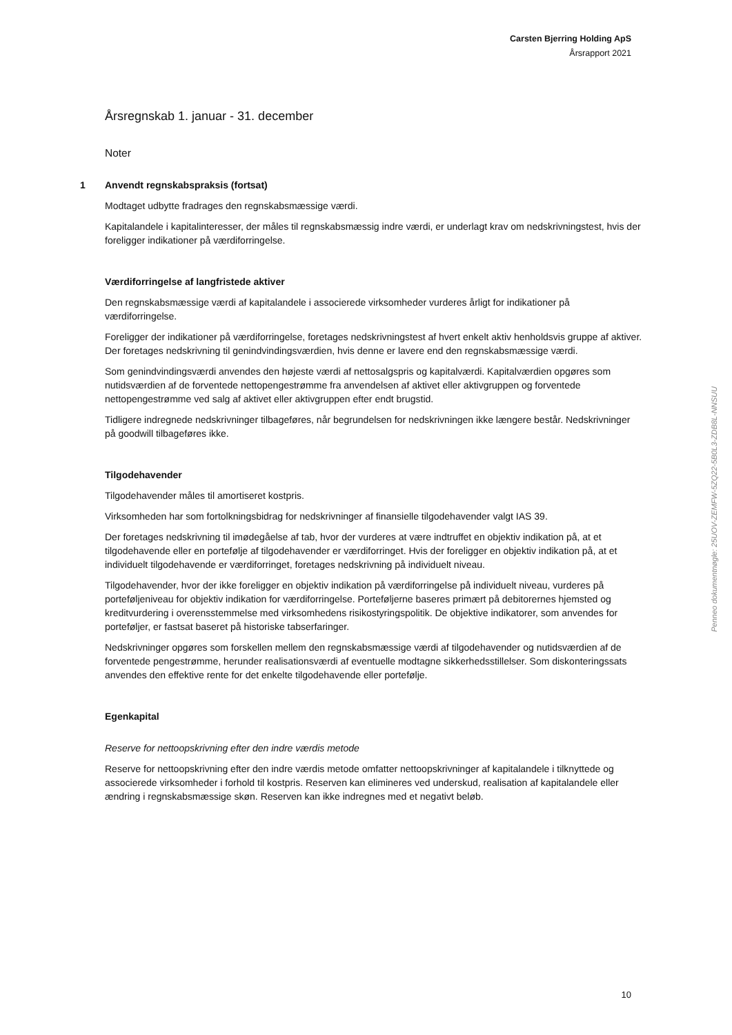Carsten Bjerring Holding ApS
Årsrapport 2021
Årsregnskab 1. januar - 31. december
Noter
1 Anvendt regnskabspraksis (fortsat)
Modtaget udbytte fradrages den regnskabsmæssige værdi.
Kapitalandele i kapitalinteresser, der måles til regnskabsmæssig indre værdi, er underlagt krav om nedskrivningstest, hvis der foreligger indikationer på værdiforringelse.
Værdiforringelse af langfristede aktiver
Den regnskabsmæssige værdi af kapitalandele i associerede virksomheder vurderes årligt for indikationer på værdiforringelse.
Foreligger der indikationer på værdiforringelse, foretages nedskrivningstest af hvert enkelt aktiv henholdsvis gruppe af aktiver. Der foretages nedskrivning til genindvindingsværdien, hvis denne er lavere end den regnskabsmæssige værdi.
Som genindvindingsværdi anvendes den højeste værdi af nettosalgspris og kapitalværdi. Kapitalværdien opgøres som nutidsværdien af de forventede nettopengestrømme fra anvendelsen af aktivet eller aktivgruppen og forventede nettopengestrømme ved salg af aktivet eller aktivgruppen efter endt brugstid.
Tidligere indregnede nedskrivninger tilbageføres, når begrundelsen for nedskrivningen ikke længere består. Nedskrivninger på goodwill tilbageføres ikke.
Tilgodehavender
Tilgodehavender måles til amortiseret kostpris.
Virksomheden har som fortolkningsbidrag for nedskrivninger af finansielle tilgodehavender valgt IAS 39.
Der foretages nedskrivning til imødegåelse af tab, hvor der vurderes at være indtruffet en objektiv indikation på, at et tilgodehavende eller en portefølje af tilgodehavender er værdiforringet. Hvis der foreligger en objektiv indikation på, at et individuelt tilgodehavende er værdiforringet, foretages nedskrivning på individuelt niveau.
Tilgodehavender, hvor der ikke foreligger en objektiv indikation på værdiforringelse på individuelt niveau, vurderes på porteføljeniveau for objektiv indikation for værdiforringelse. Porteføljerne baseres primært på debitorernes hjemsted og kreditvurdering i overensstemmelse med virksomhedens risikostyringspolitik. De objektive indikatorer, som anvendes for porteføljer, er fastsat baseret på historiske tabserfaringer.
Nedskrivninger opgøres som forskellen mellem den regnskabsmæssige værdi af tilgodehavender og nutidsværdien af de forventede pengestrømme, herunder realisationsværdi af eventuelle modtagne sikkerhedsstillelser. Som diskonteringssats anvendes den effektive rente for det enkelte tilgodehavende eller portefølje.
Egenkapital
Reserve for nettoopskrivning efter den indre værdis metode
Reserve for nettoopskrivning efter den indre værdis metode omfatter nettoopskrivninger af kapitalandele i tilknyttede og associerede virksomheder i forhold til kostpris. Reserven kan elimineres ved underskud, realisation af kapitalandele eller ændring i regnskabsmæssige skøn. Reserven kan ikke indregnes med et negativt beløb.
Penneo dokumentnøgle: 25UOV-ZEMFW-5ZQ22-5B0L3-ZDB8L-NNSUU
10